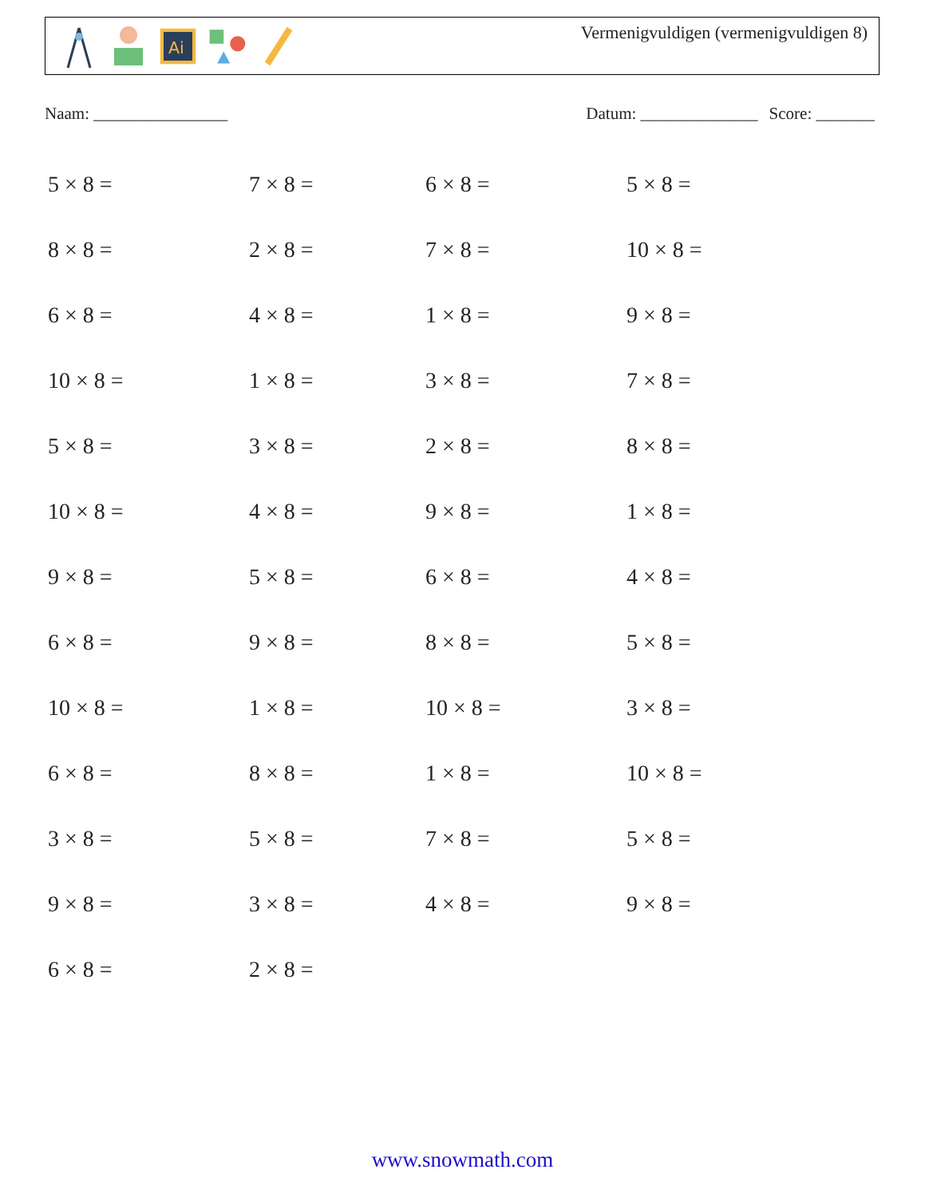Ai
Vermenigvuldigen (vermenigvuldigen 8)
Naam: ________________ Datum: ______________ Score: _______
| 5 × 8 = | 7 × 8 = | 6 × 8 = | 5 × 8 = |
| 8 × 8 = | 2 × 8 = | 7 × 8 = | 10 × 8 = |
| 6 × 8 = | 4 × 8 = | 1 × 8 = | 9 × 8 = |
| 10 × 8 = | 1 × 8 = | 3 × 8 = | 7 × 8 = |
| 5 × 8 = | 3 × 8 = | 2 × 8 = | 8 × 8 = |
| 10 × 8 = | 4 × 8 = | 9 × 8 = | 1 × 8 = |
| 9 × 8 = | 5 × 8 = | 6 × 8 = | 4 × 8 = |
| 6 × 8 = | 9 × 8 = | 8 × 8 = | 5 × 8 = |
| 10 × 8 = | 1 × 8 = | 10 × 8 = | 3 × 8 = |
| 6 × 8 = | 8 × 8 = | 1 × 8 = | 10 × 8 = |
| 3 × 8 = | 5 × 8 = | 7 × 8 = | 5 × 8 = |
| 9 × 8 = | 3 × 8 = | 4 × 8 = | 9 × 8 = |
| 6 × 8 = | 2 × 8 = | | |
www.snowmath.com